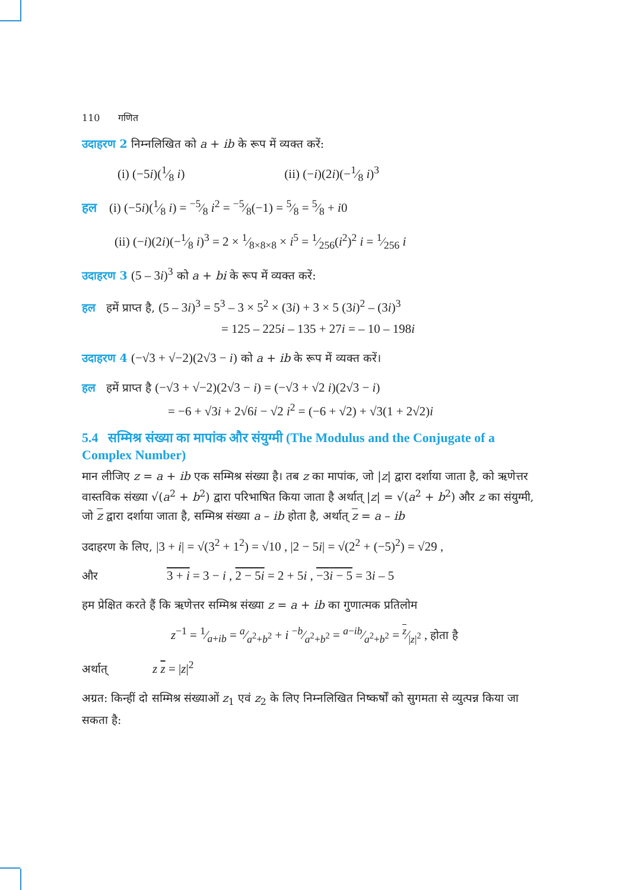110 गणित
उदाहरण 2 निम्नलिखित को a + ib के रूप में व्यक्त करें:
(i) (−5i)(1⁄8 i) (ii) (−i)(2i)(−1⁄8 i)<sup>3</sup>
हल (i) (−5i)(1⁄8 i) = −5⁄8 i<sup>2</sup> = −5⁄8(−1) = 5⁄8 = 5⁄8 + i0
(ii) (−i)(2i)(−1⁄8 i)<sup>3</sup> = 2 × 1⁄8×8×8 × i<sup>5</sup> = 1⁄256(i<sup>2</sup>)<sup>2</sup> i = 1⁄256 i
उदाहरण 3 (5 – 3i)<sup>3</sup> को a + bi के रूप में व्यक्त करें:
हल हमें प्राप्त है, (5 – 3i)<sup>3</sup> = 5<sup>3</sup> – 3 × 5<sup>2</sup> × (3i) + 3 × 5 (3i)<sup>2</sup> – (3i)<sup>3</sup>
= 125 – 225i – 135 + 27i = – 10 – 198i
उदाहरण 4 (−√3 + √−2)(2√3 − i) को a + ib के रूप में व्यक्त करें।
हल हमें प्राप्त है (−√3 + √−2)(2√3 − i) = (−√3 + √2 i)(2√3 − i)
= −6 + √3i + 2√6i − √2 i<sup>2</sup> = (−6 + √2) + √3(1 + 2√2)i
5.4 सम्मिश्र संख्या का मापांक और संयुग्मी (The Modulus and the Conjugate of a Complex Number)
मान लीजिए z = a + ib एक सम्मिश्र संख्या है। तब z का मापांक, जो |z| द्वारा दर्शाया जाता है, को ऋणेत्तर वास्तविक संख्या √(a<sup>2</sup> + b<sup>2</sup>) द्वारा परिभाषित किया जाता है अर्थात् |z| = √(a<sup>2</sup> + b<sup>2</sup>) और z का संयुग्मी, जो z द्वारा दर्शाया जाता है, सम्मिश्र संख्या a – ib होता है, अर्थात् z = a – ib
उदाहरण के लिए, |3 + i| = √(3<sup>2</sup> + 1<sup>2</sup>) = √10 , |2 − 5i| = √(2<sup>2</sup> + (−5)<sup>2</sup>) = √29 ,
और 3 + i = 3 − i , 2 − 5i = 2 + 5i , −3i − 5 = 3i – 5
हम प्रेक्षित करते हैं कि ऋणेत्तर सम्मिश्र संख्या z = a + ib का गुणात्मक प्रतिलोम
z<sup>−1</sup> = 1⁄a+ib = a⁄a<sup>2</sup>+b<sup>2</sup> + i −b⁄a<sup>2</sup>+b<sup>2</sup> = a−ib⁄a<sup>2</sup>+b<sup>2</sup> = z⁄|z|<sup>2</sup> , होता है
अर्थात् z z = |z|<sup>2</sup>
अग्रत: किन्हीं दो सम्मिश्र संख्याओं z<sub>1</sub> एवं z<sub>2</sub> के लिए निम्नलिखित निष्कर्षों को सुगमता से व्युत्पन्न किया जा सकता है: